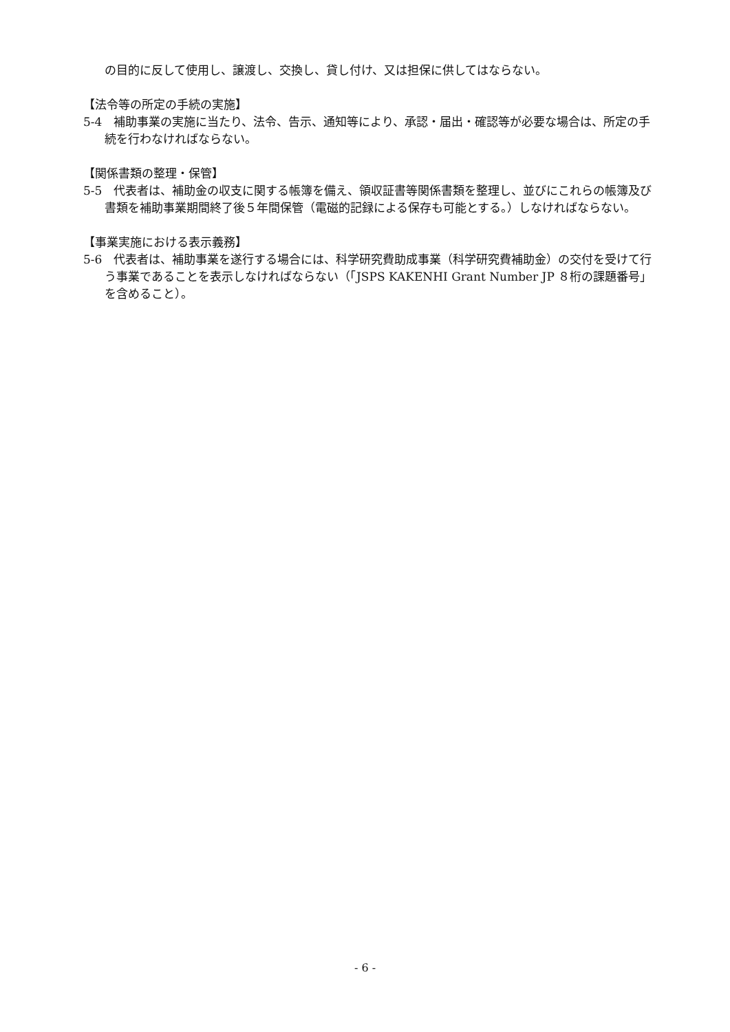の目的に反して使用し、譲渡し、交換し、貸し付け、又は担保に供してはならない。
【法令等の所定の手続の実施】
5-4　補助事業の実施に当たり、法令、告示、通知等により、承認・届出・確認等が必要な場合は、所定の手続を行わなければならない。
【関係書類の整理・保管】
5-5　代表者は、補助金の収支に関する帳簿を備え、領収証書等関係書類を整理し、並びにこれらの帳簿及び書類を補助事業期間終了後５年間保管（電磁的記録による保存も可能とする。）しなければならない。
【事業実施における表示義務】
5-6　代表者は、補助事業を遂行する場合には、科学研究費助成事業（科学研究費補助金）の交付を受けて行う事業であることを表示しなければならない（「JSPS KAKENHI Grant Number JP ８桁の課題番号」を含めること）。
- 6 -